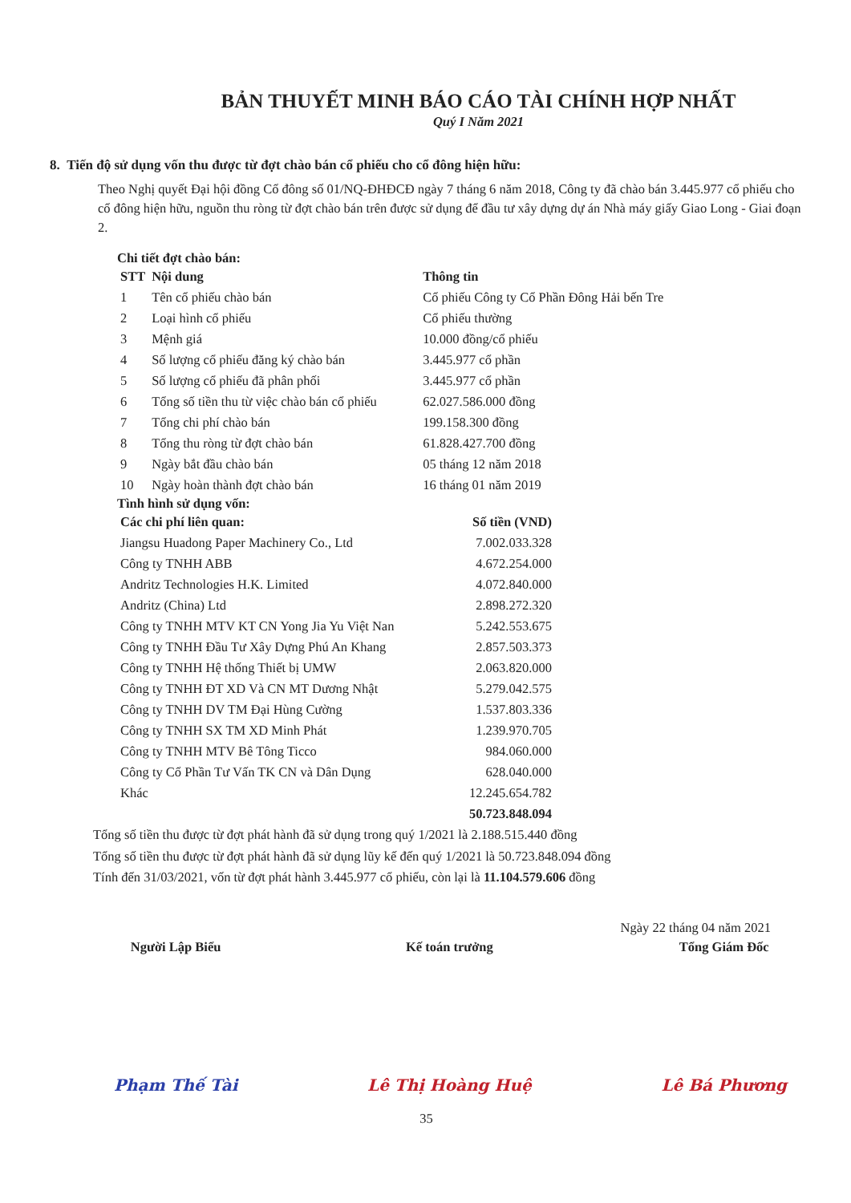BẢN THUYẾT MINH BÁO CÁO TÀI CHÍNH HỢP NHẤT
Quý I Năm 2021
8. Tiến độ sử dụng vốn thu được từ đợt chào bán cổ phiếu cho cổ đông hiện hữu:
Theo Nghị quyết Đại hội đồng Cổ đông số 01/NQ-ĐHĐCĐ ngày 7 tháng 6 năm 2018, Công ty đã chào bán 3.445.977 cổ phiếu cho cổ đông hiện hữu, nguồn thu ròng từ đợt chào bán trên được sử dụng để đầu tư xây dựng dự án Nhà máy giấy Giao Long - Giai đoạn 2.
Chi tiết đợt chào bán:
| STT | Nội dung | Thông tin |
| --- | --- | --- |
| 1 | Tên cổ phiếu chào bán | Cổ phiếu Công ty Cổ Phần Đông Hải bến Tre |
| 2 | Loại hình cổ phiếu | Cổ phiếu thường |
| 3 | Mệnh giá | 10.000 đồng/cổ phiếu |
| 4 | Số lượng cổ phiếu đăng ký chào bán | 3.445.977 cổ phần |
| 5 | Số lượng cổ phiếu đã phân phối | 3.445.977 cổ phần |
| 6 | Tổng số tiền thu từ việc chào bán cổ phiếu | 62.027.586.000 đồng |
| 7 | Tổng chi phí chào bán | 199.158.300 đồng |
| 8 | Tổng thu ròng từ đợt chào bán | 61.828.427.700 đồng |
| 9 | Ngày bắt đầu chào bán | 05 tháng 12 năm 2018 |
| 10 | Ngày hoàn thành đợt chào bán | 16 tháng 01 năm 2019 |
Tình hình sử dụng vốn:
| Các chi phí liên quan: | Số tiền (VND) |
| --- | --- |
| Jiangsu Huadong Paper Machinery Co., Ltd | 7.002.033.328 |
| Công ty TNHH ABB | 4.672.254.000 |
| Andritz Technologies H.K. Limited | 4.072.840.000 |
| Andritz (China) Ltd | 2.898.272.320 |
| Công ty TNHH MTV KT CN Yong Jia Yu Việt Nan | 5.242.553.675 |
| Công ty TNHH Đầu Tư Xây Dựng Phú An Khang | 2.857.503.373 |
| Công ty TNHH Hệ thống Thiết bị UMW | 2.063.820.000 |
| Công ty TNHH ĐT XD Và CN MT Dương Nhật | 5.279.042.575 |
| Công ty TNHH DV TM Đại Hùng Cường | 1.537.803.336 |
| Công ty TNHH SX TM XD Minh Phát | 1.239.970.705 |
| Công ty TNHH MTV Bê Tông Ticco | 984.060.000 |
| Công ty Cổ Phần Tư Vấn TK CN và Dân Dụng | 628.040.000 |
| Khác | 12.245.654.782 |
| | 50.723.848.094 |
Tổng số tiền thu được từ đợt phát hành đã sử dụng trong quý 1/2021 là 2.188.515.440 đồng
Tổng số tiền thu được từ đợt phát hành đã sử dụng lũy kế đến quý 1/2021 là 50.723.848.094 đồng
Tính đến 31/03/2021, vốn từ đợt phát hành 3.445.977 cổ phiếu, còn lại là 11.104.579.606 đồng
Ngày 22 tháng 04 năm 2021
Người Lập Biểu
Phạm Thế Tài
Kế toán trưởng
Lê Thị Hoàng Huệ
Tổng Giám Đốc
Lê Bá Phương
35